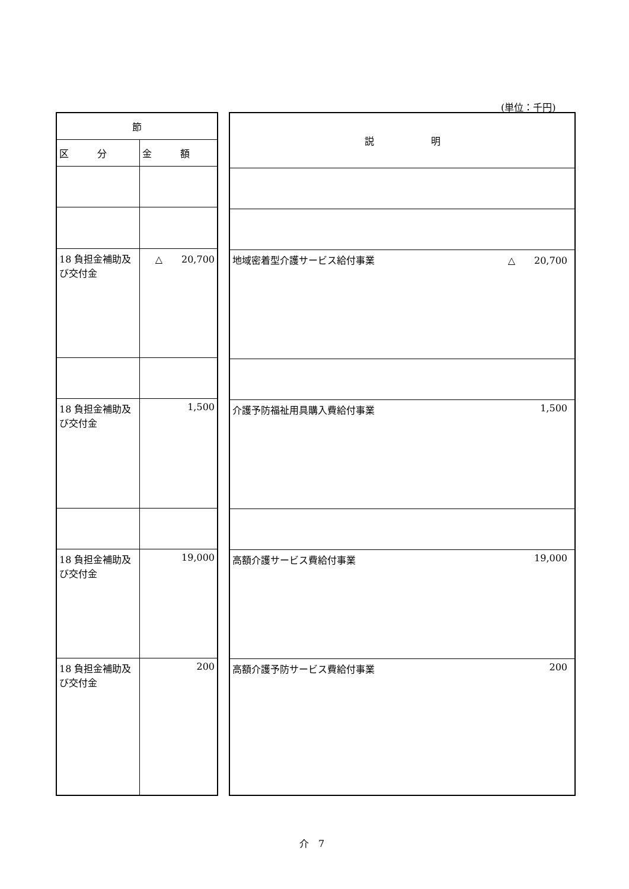(単位：千円)
| 節 | |
| --- | --- |
| 区 分 | 金 額 |
| 18 負担金補助及び交付金 | △ 20,700 |
| 18 負担金補助及び交付金 | 1,500 |
| 18 負担金補助及び交付金 | 19,000 |
| 18 負担金補助及び交付金 | 200 |
| 説 明 |
| --- |
| 地域密着型介護サービス給付事業 △ 20,700 |
| 介護予防福祉用具購入費給付事業 1,500 |
| 高額介護サービス費給付事業 19,000 |
| 高額介護予防サービス費給付事業 200 |
介　7